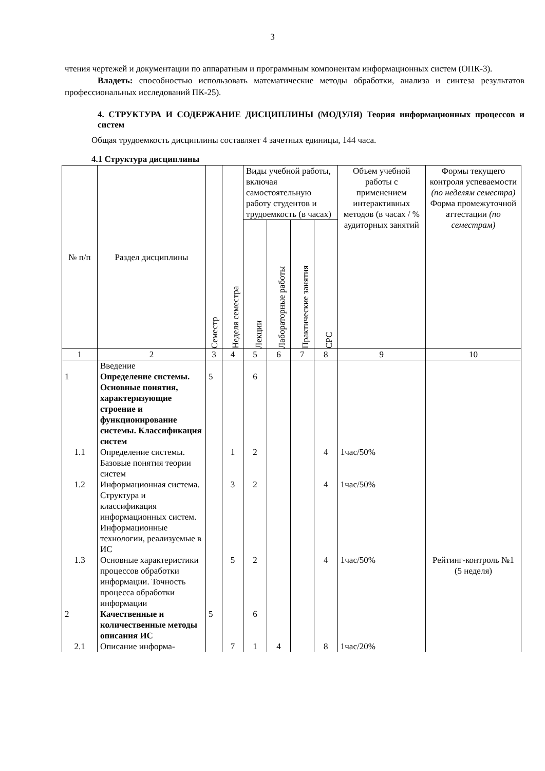3
чтения чертежей и документации по аппаратным и программным компонентам информационных систем (ОПК-3).
Владеть: способностью использовать математические методы обработки, анализа и синтеза результатов профессиональных исследований ПК-25).
4. СТРУКТУРА И СОДЕРЖАНИЕ ДИСЦИПЛИНЫ (МОДУЛЯ) Теория информационных процессов и систем
Общая трудоемкость дисциплины составляет 4 зачетных единицы, 144 часа.
4.1 Структура дисциплины
| № п/п | Раздел дисциплины | Семестр | Неделя семестра | Виды учебной работы, включая самостоятельную работу студентов и трудоемкость (в часах) | | | | Объем учебной работы с применением интерактивных методов (в часах / % аудиторных занятий | Формы текущего контроля успеваемости (по неделям семестра) Форма промежуточной аттестации (по семестрам) |
| --- | --- | --- | --- | --- | --- | --- | --- | --- | --- |
| | | | | Лекции | Лабораторные работы | Практические занятия | СРС | | |
| 1 | 2 | 3 | 4 | 5 | 6 | 7 | 8 | 9 | 10 |
| 1 | Введение Определение системы. Основные понятия, характеризующие строение и функционирование системы. Классификация систем | 5 | | 6 | | | | | |
| 1.1 | Определение системы. Базовые понятия теории систем | | 1 | 2 | | | 4 | 1час/50% | |
| 1.2 | Информационная система. Структура и классификация информационных систем. Информационные технологии, реализуемые в ИС | | 3 | 2 | | | 4 | 1час/50% | |
| 1.3 | Основные характеристики процессов обработки информации. Точность процесса обработки информации | | 5 | 2 | | | 4 | 1час/50% | Рейтинг-контроль №1 (5 неделя) |
| 2 | Качественные и количественные методы описания ИС | 5 | | 6 | | | | | |
| 2.1 | Описание информа- | | 7 | 1 | 4 | | 8 | 1час/20% | |